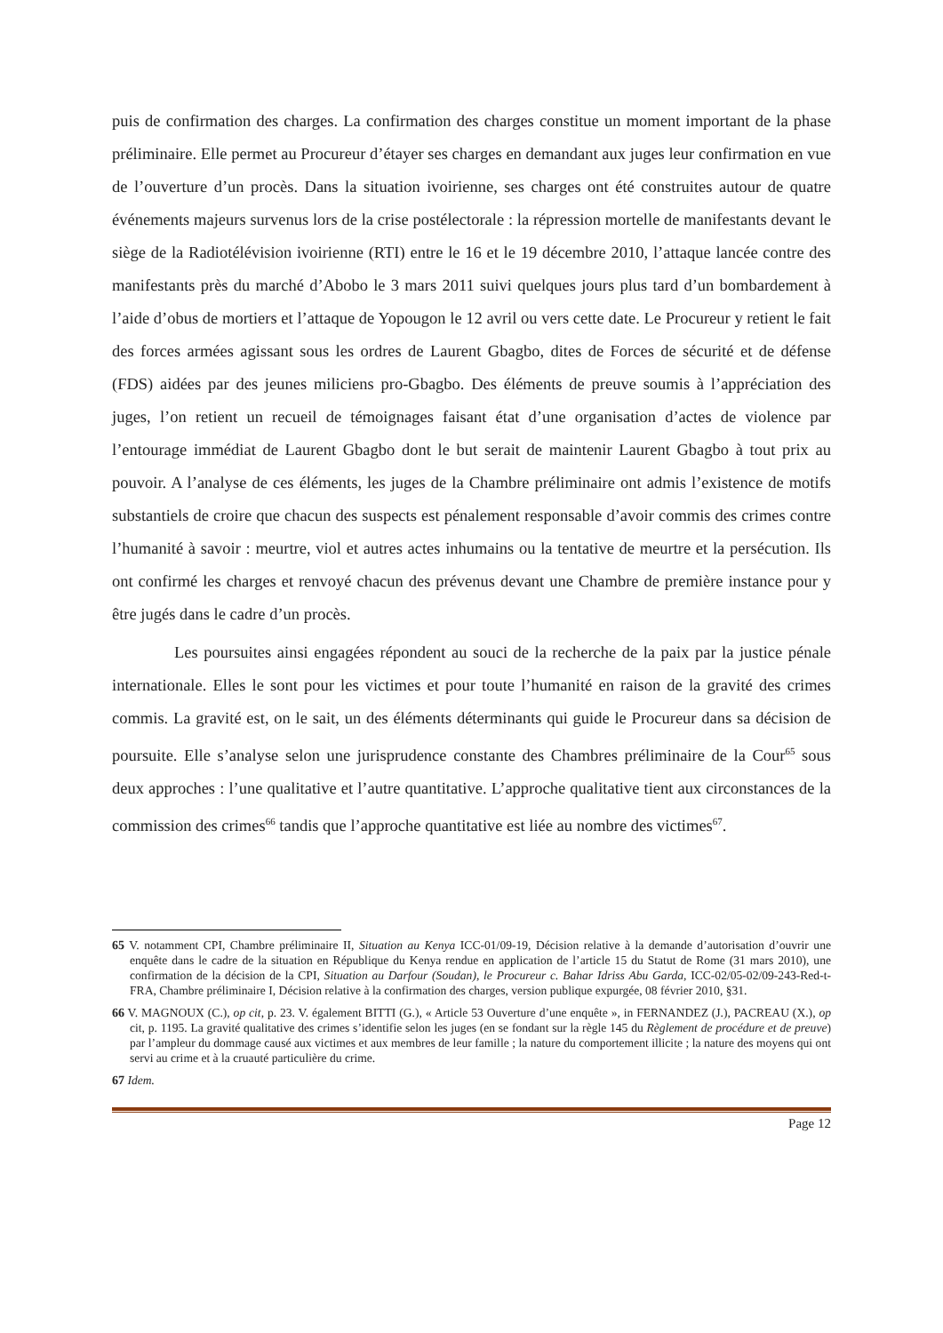puis de confirmation des charges. La confirmation des charges constitue un moment important de la phase préliminaire. Elle permet au Procureur d’étayer ses charges en demandant aux juges leur confirmation en vue de l’ouverture d’un procès. Dans la situation ivoirienne, ses charges ont été construites autour de quatre événements majeurs survenus lors de la crise postélectorale : la répression mortelle de manifestants devant le siège de la Radiotélévision ivoirienne (RTI) entre le 16 et le 19 décembre 2010, l’attaque lancée contre des manifestants près du marché d’Abobo le 3 mars 2011 suivi quelques jours plus tard d’un bombardement à l’aide d’obus de mortiers et l’attaque de Yopougon le 12 avril ou vers cette date. Le Procureur y retient le fait des forces armées agissant sous les ordres de Laurent Gbagbo, dites de Forces de sécurité et de défense (FDS) aidées par des jeunes miliciens pro-Gbagbo. Des éléments de preuve soumis à l’appréciation des juges, l’on retient un recueil de témoignages faisant état d’une organisation d’actes de violence par l’entourage immédiat de Laurent Gbagbo dont le but serait de maintenir Laurent Gbagbo à tout prix au pouvoir. A l’analyse de ces éléments, les juges de la Chambre préliminaire ont admis l’existence de motifs substantiels de croire que chacun des suspects est pénalement responsable d’avoir commis des crimes contre l’humanité à savoir : meurtre, viol et autres actes inhumains ou la tentative de meurtre et la persécution. Ils ont confirmé les charges et renvoyé chacun des prévenus devant une Chambre de première instance pour y être jugés dans le cadre d’un procès.
Les poursuites ainsi engagées répondent au souci de la recherche de la paix par la justice pénale internationale. Elles le sont pour les victimes et pour toute l’humanité en raison de la gravité des crimes commis. La gravité est, on le sait, un des éléments déterminants qui guide le Procureur dans sa décision de poursuite. Elle s’analyse selon une jurisprudence constante des Chambres préliminaire de la Cour<sup>65</sup> sous deux approches : l’une qualitative et l’autre quantitative. L’approche qualitative tient aux circonstances de la commission des crimes<sup>66</sup> tandis que l’approche quantitative est liée au nombre des victimes<sup>67</sup>.
65 V. notamment CPI, Chambre préliminaire II, Situation au Kenya ICC-01/09-19, Décision relative à la demande d’autorisation d’ouvrir une enquête dans le cadre de la situation en République du Kenya rendue en application de l’article 15 du Statut de Rome (31 mars 2010), une confirmation de la décision de la CPI, Situation au Darfour (Soudan), le Procureur c. Bahar Idriss Abu Garda, ICC-02/05-02/09-243-Red-t-FRA, Chambre préliminaire I, Décision relative à la confirmation des charges, version publique expurgée, 08 février 2010, §31.
66 V. MAGNOUX (C.), op cit, p. 23. V. également BITTI (G.), « Article 53 Ouverture d’une enquête », in FERNANDEZ (J.), PACREAU (X.), op cit, p. 1195. La gravité qualitative des crimes s’identifie selon les juges (en se fondant sur la règle 145 du Règlement de procédure et de preuve) par l’ampleur du dommage causé aux victimes et aux membres de leur famille ; la nature du comportement illicite ; la nature des moyens qui ont servi au crime et à la cruauté particulière du crime.
67 Idem.
Page 12